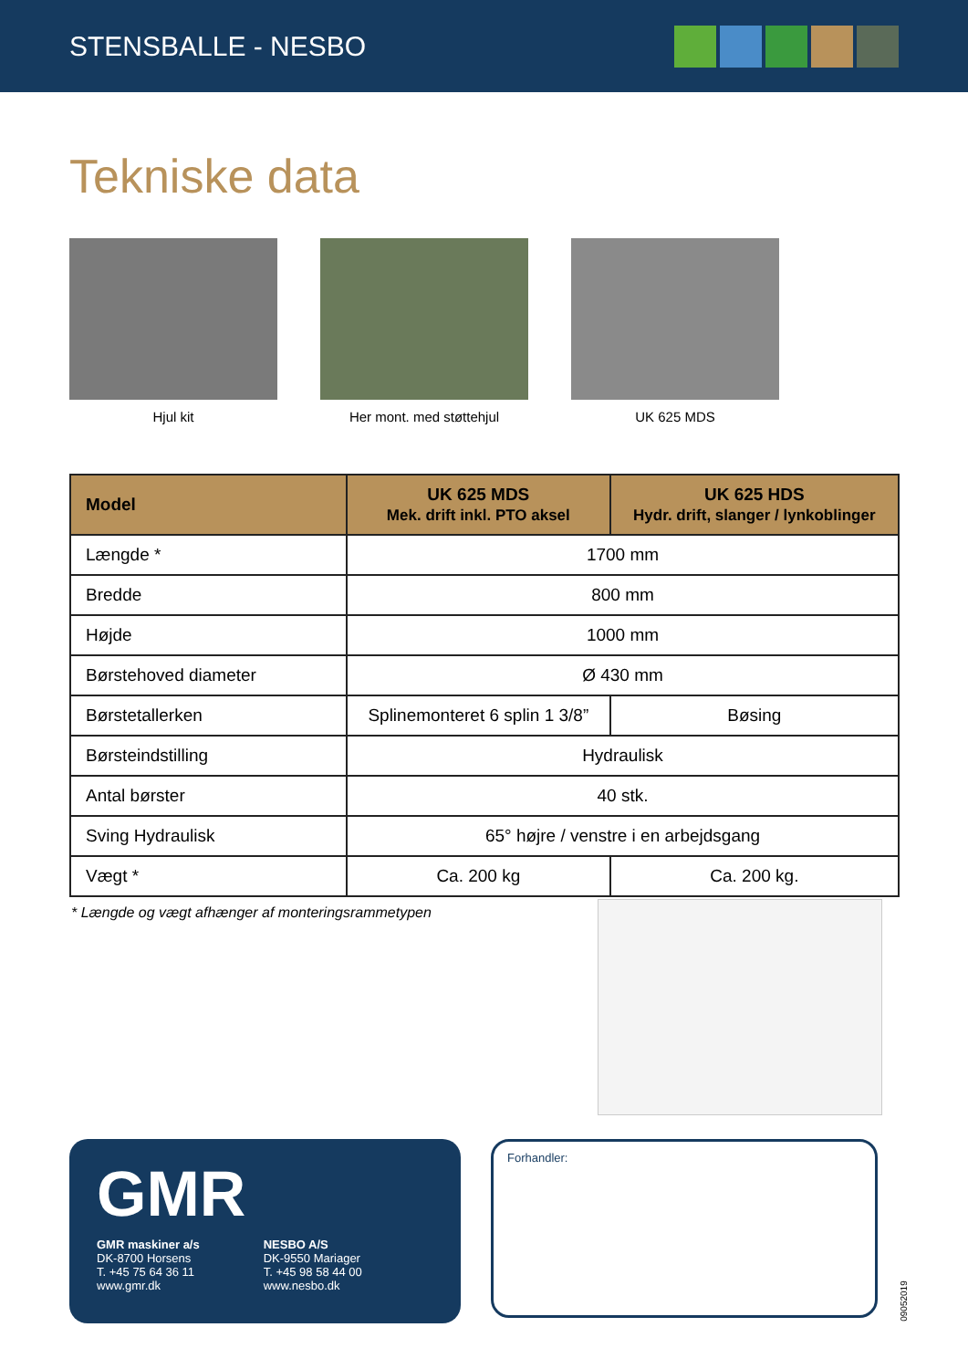STENSBALLE - NESBO
Tekniske data
Hjul kit Her mont. med støttehjul UK 625 MDS
| Model | UK 625 MDS Mek. drift inkl. PTO aksel | UK 625 HDS Hydr. drift, slanger / lynkoblinger |
| --- | --- | --- |
| Længde * | 1700 mm | |
| Bredde | 800 mm | |
| Højde | 1000 mm | |
| Børstehoved diameter | Ø 430 mm | |
| Børstetallerken | Splinemonteret 6 splin 1 3/8” | Bøsing |
| Børsteindstilling | Hydraulisk | |
| Antal børster | 40 stk. | |
| Sving Hydraulisk | 65° højre / venstre i en arbejdsgang | |
| Vægt * | Ca. 200 kg | Ca. 200 kg. |
* Længde og vægt afhænger af monteringsrammetypen
GMR
GMR maskiner a/s
DK-8700 Horsens
T. +45 75 64 36 11
www.gmr.dk
NESBO A/S
DK-9550 Mariager
T. +45 98 58 44 00
www.nesbo.dk
Forhandler:
09052019